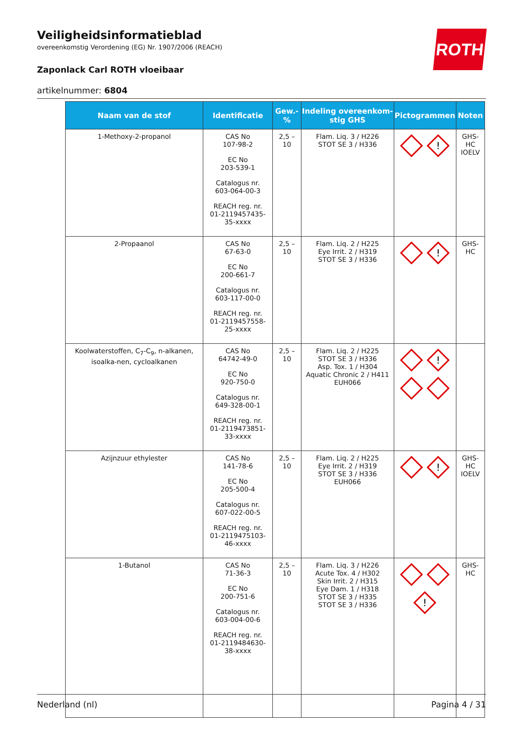Veiligheidsinformatieblad
overeenkomstig Verordening (EG) Nr. 1907/2006 (REACH)
Zaponlack Carl ROTH vloeibaar
artikelnummer: 6804
ROTH
| Naam van de stof | Identificatie | Gew.-% | Indeling overeenkom-stig GHS | Pictogrammen | Noten |
| --- | --- | --- | --- | --- | --- |
| 1-Methoxy-2-propanol | CAS No 107-98-2 EC No 203-539-1 Catalogus nr. 603-064-00-3 REACH reg. nr. 01-2119457435-35-xxxx | 2,5 – 10 | Flam. Liq. 3 / H226 STOT SE 3 / H336 | ! | GHS-HC IOELV |
| 2-Propaanol | CAS No 67-63-0 EC No 200-661-7 Catalogus nr. 603-117-00-0 REACH reg. nr. 01-2119457558-25-xxxx | 2,5 – 10 | Flam. Liq. 2 / H225 Eye Irrit. 2 / H319 STOT SE 3 / H336 | ! | GHS-HC |
| Koolwaterstoffen, C<sub>7</sub>-C<sub>9</sub>, n-alkanen, isoalka-nen, cycloalkanen | CAS No 64742-49-0 EC No 920-750-0 Catalogus nr. 649-328-00-1 REACH reg. nr. 01-2119473851-33-xxxx | 2,5 – 10 | Flam. Liq. 2 / H225 STOT SE 3 / H336 Asp. Tox. 1 / H304 Aquatic Chronic 2 / H411 EUH066 | ! | |
| Azijnzuur ethylester | CAS No 141-78-6 EC No 205-500-4 Catalogus nr. 607-022-00-5 REACH reg. nr. 01-2119475103-46-xxxx | 2,5 – 10 | Flam. Liq. 2 / H225 Eye Irrit. 2 / H319 STOT SE 3 / H336 EUH066 | ! | GHS-HC IOELV |
| 1-Butanol | CAS No 71-36-3 EC No 200-751-6 Catalogus nr. 603-004-00-6 REACH reg. nr. 01-2119484630-38-xxxx | 2,5 – 10 | Flam. Liq. 3 / H226 Acute Tox. 4 / H302 Skin Irrit. 2 / H315 Eye Dam. 1 / H318 STOT SE 3 / H335 STOT SE 3 / H336 | ! | GHS-HC |
Nederland (nl) Pagina 4 / 31